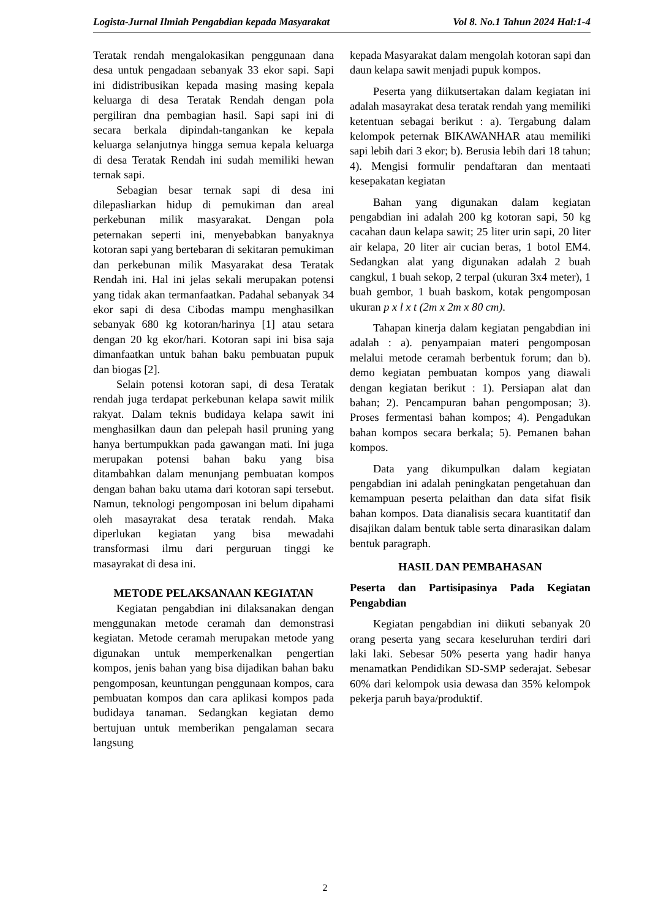Logista-Jurnal Ilmiah Pengabdian kepada Masyarakat Vol 8. No.1 Tahun 2024 Hal:1-4
Teratak rendah mengalokasikan penggunaan dana desa untuk pengadaan sebanyak 33 ekor sapi. Sapi ini didistribusikan kepada masing masing kepala keluarga di desa Teratak Rendah dengan pola pergiliran dna pembagian hasil. Sapi sapi ini di secara berkala dipindah-tangankan ke kepala keluarga selanjutnya hingga semua kepala keluarga di desa Teratak Rendah ini sudah memiliki hewan ternak sapi.
Sebagian besar ternak sapi di desa ini dilepasliarkan hidup di pemukiman dan areal perkebunan milik masyarakat. Dengan pola peternakan seperti ini, menyebabkan banyaknya kotoran sapi yang bertebaran di sekitaran pemukiman dan perkebunan milik Masyarakat desa Teratak Rendah ini. Hal ini jelas sekali merupakan potensi yang tidak akan termanfaatkan. Padahal sebanyak 34 ekor sapi di desa Cibodas mampu menghasilkan sebanyak 680 kg kotoran/harinya [1] atau setara dengan 20 kg ekor/hari. Kotoran sapi ini bisa saja dimanfaatkan untuk bahan baku pembuatan pupuk dan biogas [2].
Selain potensi kotoran sapi, di desa Teratak rendah juga terdapat perkebunan kelapa sawit milik rakyat. Dalam teknis budidaya kelapa sawit ini menghasilkan daun dan pelepah hasil pruning yang hanya bertumpukkan pada gawangan mati. Ini juga merupakan potensi bahan baku yang bisa ditambahkan dalam menunjang pembuatan kompos dengan bahan baku utama dari kotoran sapi tersebut. Namun, teknologi pengomposan ini belum dipahami oleh masayrakat desa teratak rendah. Maka diperlukan kegiatan yang bisa mewadahi transformasi ilmu dari perguruan tinggi ke masayrakat di desa ini.
METODE PELAKSANAAN KEGIATAN
Kegiatan pengabdian ini dilaksanakan dengan menggunakan metode ceramah dan demonstrasi kegiatan. Metode ceramah merupakan metode yang digunakan untuk memperkenalkan pengertian kompos, jenis bahan yang bisa dijadikan bahan baku pengomposan, keuntungan penggunaan kompos, cara pembuatan kompos dan cara aplikasi kompos pada budidaya tanaman. Sedangkan kegiatan demo bertujuan untuk memberikan pengalaman secara langsung
kepada Masyarakat dalam mengolah kotoran sapi dan daun kelapa sawit menjadi pupuk kompos.
Peserta yang diikutsertakan dalam kegiatan ini adalah masayrakat desa teratak rendah yang memiliki ketentuan sebagai berikut : a). Tergabung dalam kelompok peternak BIKAWANHAR atau memiliki sapi lebih dari 3 ekor; b). Berusia lebih dari 18 tahun; 4). Mengisi formulir pendaftaran dan mentaati kesepakatan kegiatan
Bahan yang digunakan dalam kegiatan pengabdian ini adalah 200 kg kotoran sapi, 50 kg cacahan daun kelapa sawit; 25 liter urin sapi, 20 liter air kelapa, 20 liter air cucian beras, 1 botol EM4. Sedangkan alat yang digunakan adalah 2 buah cangkul, 1 buah sekop, 2 terpal (ukuran 3x4 meter), 1 buah gembor, 1 buah baskom, kotak pengomposan ukuran p x l x t (2m x 2m x 80 cm).
Tahapan kinerja dalam kegiatan pengabdian ini adalah : a). penyampaian materi pengomposan melalui metode ceramah berbentuk forum; dan b). demo kegiatan pembuatan kompos yang diawali dengan kegiatan berikut : 1). Persiapan alat dan bahan; 2). Pencampuran bahan pengomposan; 3). Proses fermentasi bahan kompos; 4). Pengadukan bahan kompos secara berkala; 5). Pemanen bahan kompos.
Data yang dikumpulkan dalam kegiatan pengabdian ini adalah peningkatan pengetahuan dan kemampuan peserta pelaithan dan data sifat fisik bahan kompos. Data dianalisis secara kuantitatif dan disajikan dalam bentuk table serta dinarasikan dalam bentuk paragraph.
HASIL DAN PEMBAHASAN
Peserta dan Partisipasinya Pada Kegiatan Pengabdian
Kegiatan pengabdian ini diikuti sebanyak 20 orang peserta yang secara keseluruhan terdiri dari laki laki. Sebesar 50% peserta yang hadir hanya menamatkan Pendidikan SD-SMP sederajat. Sebesar 60% dari kelompok usia dewasa dan 35% kelompok pekerja paruh baya/produktif.
2